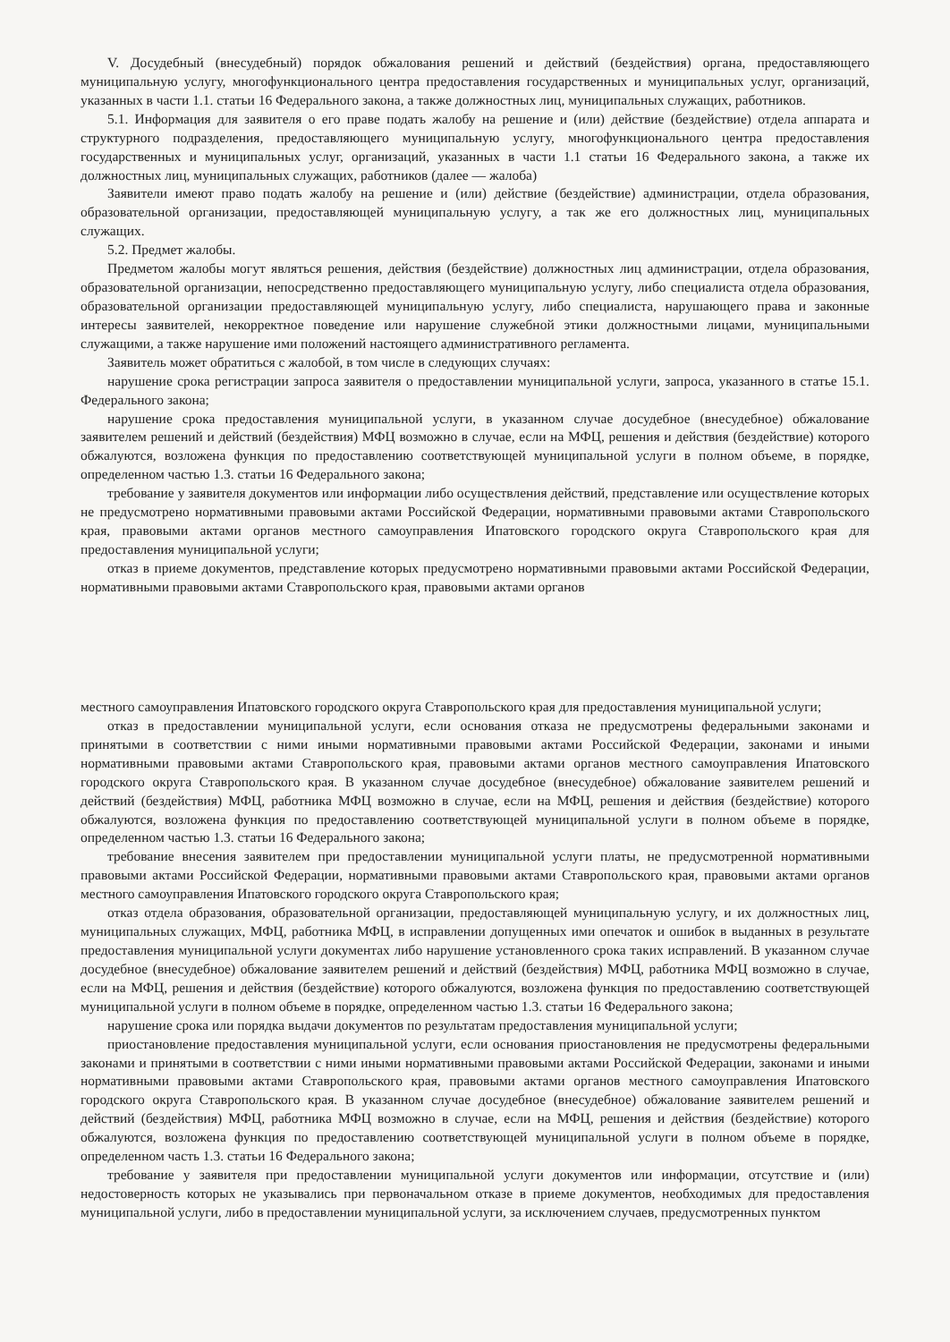V. Досудебный (внесудебный) порядок обжалования решений и действий (бездействия) органа, предоставляющего муниципальную услугу, многофункционального центра предоставления государственных и муниципальных услуг, организаций, указанных в части 1.1. статьи 16 Федерального закона, а также должностных лиц, муниципальных служащих, работников.
5.1. Информация для заявителя о его праве подать жалобу на решение и (или) действие (бездействие) отдела аппарата и структурного подразделения, предоставляющего муниципальную услугу, многофункционального центра предоставления государственных и муниципальных услуг, организаций, указанных в части 1.1 статьи 16 Федерального закона, а также их должностных лиц, муниципальных служащих, работников (далее — жалоба)
Заявители имеют право подать жалобу на решение и (или) действие (бездействие) администрации, отдела образования, образовательной организации, предоставляющей муниципальную услугу, а так же его должностных лиц, муниципальных служащих.
5.2. Предмет жалобы.
Предметом жалобы могут являться решения, действия (бездействие) должностных лиц администрации, отдела образования, образовательной организации, непосредственно предоставляющего муниципальную услугу, либо специалиста отдела образования, образовательной организации предоставляющей муниципальную услугу, либо специалиста, нарушающего права и законные интересы заявителей, некорректное поведение или нарушение служебной этики должностными лицами, муниципальными служащими, а также нарушение ими положений настоящего административного регламента.
Заявитель может обратиться с жалобой, в том числе в следующих случаях:
нарушение срока регистрации запроса заявителя о предоставлении муниципальной услуги, запроса, указанного в статье 15.1. Федерального закона;
нарушение срока предоставления муниципальной услуги, в указанном случае досудебное (внесудебное) обжалование заявителем решений и действий (бездействия) МФЦ возможно в случае, если на МФЦ, решения и действия (бездействие) которого обжалуются, возложена функция по предоставлению соответствующей муниципальной услуги в полном объеме, в порядке, определенном частью 1.3. статьи 16 Федерального закона;
требование у заявителя документов или информации либо осуществления действий, представление или осуществление которых не предусмотрено нормативными правовыми актами Российской Федерации, нормативными правовыми актами Ставропольского края, правовыми актами органов местного самоуправления Ипатовского городского округа Ставропольского края для предоставления муниципальной услуги;
отказ в приеме документов, представление которых предусмотрено нормативными правовыми актами Российской Федерации, нормативными правовыми актами Ставропольского края, правовыми актами органов
местного самоуправления Ипатовского городского округа Ставропольского края для предоставления муниципальной услуги;
отказ в предоставлении муниципальной услуги, если основания отказа не предусмотрены федеральными законами и принятыми в соответствии с ними иными нормативными правовыми актами Российской Федерации, законами и иными нормативными правовыми актами Ставропольского края, правовыми актами органов местного самоуправления Ипатовского городского округа Ставропольского края. В указанном случае досудебное (внесудебное) обжалование заявителем решений и действий (бездействия) МФЦ, работника МФЦ возможно в случае, если на МФЦ, решения и действия (бездействие) которого обжалуются, возложена функция по предоставлению соответствующей муниципальной услуги в полном объеме в порядке, определенном частью 1.3. статьи 16 Федерального закона;
требование внесения заявителем при предоставлении муниципальной услуги платы, не предусмотренной нормативными правовыми актами Российской Федерации, нормативными правовыми актами Ставропольского края, правовыми актами органов местного самоуправления Ипатовского городского округа Ставропольского края;
отказ отдела образования, образовательной организации, предоставляющей муниципальную услугу, и их должностных лиц, муниципальных служащих, МФЦ, работника МФЦ, в исправлении допущенных ими опечаток и ошибок в выданных в результате предоставления муниципальной услуги документах либо нарушение установленного срока таких исправлений. В указанном случае досудебное (внесудебное) обжалование заявителем решений и действий (бездействия) МФЦ, работника МФЦ возможно в случае, если на МФЦ, решения и действия (бездействие) которого обжалуются, возложена функция по предоставлению соответствующей муниципальной услуги в полном объеме в порядке, определенном частью 1.3. статьи 16 Федерального закона;
нарушение срока или порядка выдачи документов по результатам предоставления муниципальной услуги;
приостановление предоставления муниципальной услуги, если основания приостановления не предусмотрены федеральными законами и принятыми в соответствии с ними иными нормативными правовыми актами Российской Федерации, законами и иными нормативными правовыми актами Ставропольского края, правовыми актами органов местного самоуправления Ипатовского городского округа Ставропольского края. В указанном случае досудебное (внесудебное) обжалование заявителем решений и действий (бездействия) МФЦ, работника МФЦ возможно в случае, если на МФЦ, решения и действия (бездействие) которого обжалуются, возложена функция по предоставлению соответствующей муниципальной услуги в полном объеме в порядке, определенном часть 1.3. статьи 16 Федерального закона;
требование у заявителя при предоставлении муниципальной услуги документов или информации, отсутствие и (или) недостоверность которых не указывались при первоначальном отказе в приеме документов, необходимых для предоставления муниципальной услуги, либо в предоставлении муниципальной услуги, за исключением случаев, предусмотренных пунктом